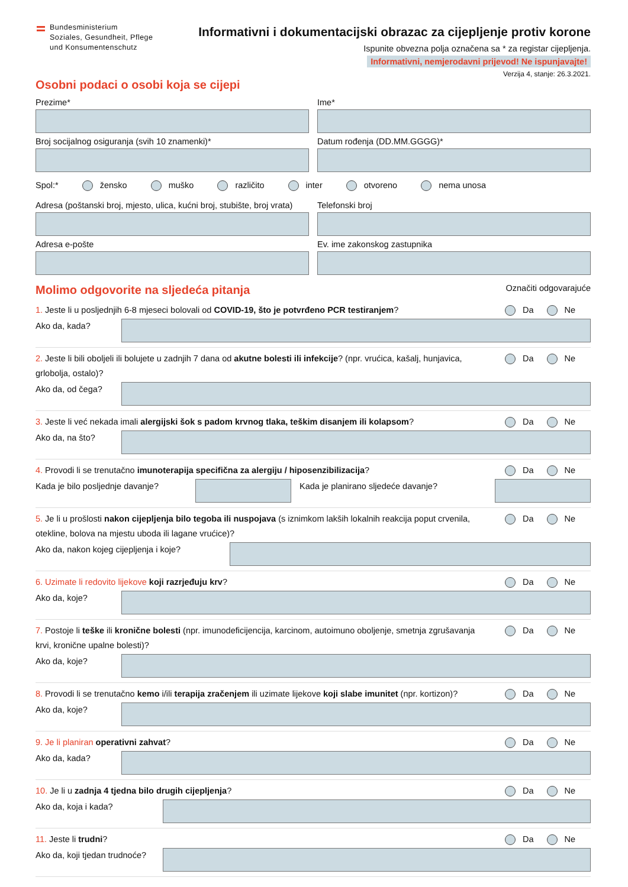Bundesministerium
Soziales, Gesundheit, Pflege
und Konsumentenschutz
Informativni i dokumentacijski obrazac za cijepljenje protiv korone
Ispunite obvezna polja označena sa * za registar cijepljenja.
Informativni, nemjerodavni prijevod! Ne ispunjavajte!
Verzija 4, stanje: 26.3.2021.
Osobni podaci o osobi koja se cijepi
Prezime* Ime*
Broj socijalnog osiguranja (svih 10 znamenki)*
Datum rođenja (DD.MM.GGGG)*
Spol:* žensko muško različito inter otvoreno nema unosa
Adresa (poštanski broj, mjesto, ulica, kućni broj, stubište, broj vrata)
Telefonski broj
Adresa e-pošte Ev. ime zakonskog zastupnika
Molimo odgovorite na sljedeća pitanja
Označiti odgovarajuće
1. Jeste li u posljednjih 6-8 mjeseci bolovali od COVID-19, što je potvrđeno PCR testiranjem? Da Ne
Ako da, kada?
2. Jeste li bili oboljeli ili bolujete u zadnjih 7 dana od akutne bolesti ili infekcije? (npr. vrućica, kašalj, hunjavica, grlobolja, ostalo)? Da Ne
Ako da, od čega?
3. Jeste li već nekada imali alergijski šok s padom krvnog tlaka, teškim disanjem ili kolapsom? Da Ne
Ako da, na što?
4. Provodi li se trenutačno imunoterapija specifična za alergiju / hiposenzibilizacija? Da Ne
Kada je bilo posljednje davanje?
Kada je planirano sljedeće davanje?
5. Je li u prošlosti nakon cijepljenja bilo tegoba ili nuspojava (s iznimkom lakših lokalnih reakcija poput crvenila, otekline, bolova na mjestu uboda ili lagane vrućice)? Da Ne
Ako da, nakon kojeg cijepljenja i koje?
6. Uzimate li redovito lijekove koji razrjeđuju krv? Da Ne
Ako da, koje?
7. Postoje li teške ili kronične bolesti (npr. imunodeficijencija, karcinom, autoimuno oboljenje, smetnja zgrušavanja krvi, kronične upalne bolesti)? Da Ne
Ako da, koje?
8. Provodi li se trenutačno kemo i/ili terapija zračenjem ili uzimate lijekove koji slabe imunitet (npr. kortizon)? Da Ne
Ako da, koje?
9. Je li planiran operativni zahvat? Da Ne
Ako da, kada?
10. Je li u zadnja 4 tjedna bilo drugih cijepljenja? Da Ne
Ako da, koja i kada?
11. Jeste li trudni? Da Ne
Ako da, koji tjedan trudnoće?